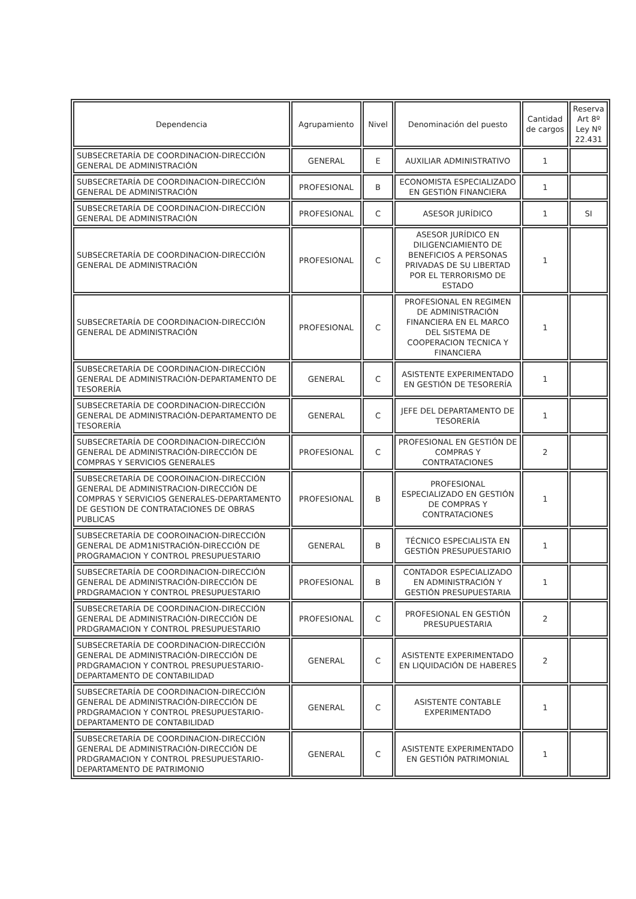| Dependencia | Agrupamiento | Nivel | Denominación del puesto | Cantidad de cargos | Reserva Art 8º Ley Nº 22.431 |
| --- | --- | --- | --- | --- | --- |
| SUBSECRETARÍA DE COORDINACION-DIRECCIÓN GENERAL DE ADMINISTRACIÓN | GENERAL | E | AUXILIAR ADMINISTRATIVO | 1 | |
| SUBSECRETARÍA DE COORDINACION-DIRECCIÓN GENERAL DE ADMINISTRACIÓN | PROFESIONAL | B | ECONOMISTA ESPECIALIZADO EN GESTIÓN FINANCIERA | 1 | |
| SUBSECRETARÍA DE COORDINACION-DIRECCIÓN GENERAL DE ADMINISTRACIÓN | PROFESIONAL | C | ASESOR JURÍDICO | 1 | SI |
| SUBSECRETARÍA DE COORDINACION-DIRECCIÓN GENERAL DE ADMINISTRACIÓN | PROFESIONAL | C | ASESOR JURÍDICO EN DILIGENCIAMIENTO DE BENEFICIOS A PERSONAS PRIVADAS DE SU LIBERTAD POR EL TERRORISMO DE ESTADO | 1 | |
| SUBSECRETARÍA DE COORDINACION-DIRECCIÓN GENERAL DE ADMINISTRACIÓN | PROFESIONAL | C | PROFESIONAL EN REGIMEN DE ADMINISTRACIÓN FINANCIERA EN EL MARCO DEL SISTEMA DE COOPERACION TECNICA Y FINANCIERA | 1 | |
| SUBSECRETARÍA DE COORDINACION-DIRECCIÓN GENERAL DE ADMINISTRACIÓN-DEPARTAMENTO DE TESORERÍA | GENERAL | C | ASISTENTE EXPERIMENTADO EN GESTIÓN DE TESORERÍA | 1 | |
| SUBSECRETARÍA DE COORDINACION-DIRECCIÓN GENERAL DE ADMINISTRACIÓN-DEPARTAMENTO DE TESORERÍA | GENERAL | C | JEFE DEL DEPARTAMENTO DE TESORERÍA | 1 | |
| SUBSECRETARÍA DE COORDINACION-DIRECCIÓN GENERAL DE ADMINISTRACIÓN-DIRECCIÓN DE COMPRAS Y SERVICIOS GENERALES | PROFESIONAL | C | PROFESIONAL EN GESTIÓN DE COMPRAS Y CONTRATACIONES | 2 | |
| SUBSECRETARÍA DE COOROINACION-DIRECCIÓN GENERAL DE ADMINISTRACION-DIRECCIÓN DE COMPRAS Y SERVICIOS GENERALES-DEPARTAMENTO DE GESTION DE CONTRATACIONES DE OBRAS PUBLICAS | PROFESIONAL | B | PROFESIONAL ESPECIALIZADO EN GESTIÓN DE COMPRAS Y CONTRATACIONES | 1 | |
| SUBSECRETARÍA DE COOROINACION-DIRECCIÓN GENERAL DE ADM1NISTRACIÓN-DIRECCIÓN DE PROGRAMACION Y CONTROL PRESUPUESTARIO | GENERAL | B | TÉCNICO ESPECIALISTA EN GESTIÓN PRESUPUESTARIO | 1 | |
| SUBSECRETARÍA DE COORDINACION-DIRECCIÓN GENERAL DE ADMINISTRACIÓN-DIRECCIÓN DE PRDGRAMACION Y CONTROL PRESUPUESTARIO | PROFESIONAL | B | CONTADOR ESPECIALIZADO EN ADMINISTRACIÓN Y GESTIÓN PRESUPUESTARIA | 1 | |
| SUBSECRETARÍA DE COORDINACION-DIRECCIÓN GENERAL DE ADMINISTRACIÓN-DIRECCIÓN DE PRDGRAMACION Y CONTROL PRESUPUESTARIO | PROFESIONAL | C | PROFESIONAL EN GESTIÓN PRESUPUESTARIA | 2 | |
| SUBSECRETARÍA DE COORDINACION-DIRECCIÓN GENERAL DE ADMINISTRACIÓN-DIRECCIÓN DE PRDGRAMACION Y CONTROL PRESUPUESTARIO-DEPARTAMENTO DE CONTABILIDAD | GENERAL | C | ASISTENTE EXPERIMENTADO EN LIQUIDACIÓN DE HABERES | 2 | |
| SUBSECRETARÍA DE COORDINACION-DIRECCIÓN GENERAL DE ADMINISTRACIÓN-DIRECCIÓN DE PRDGRAMACION Y CONTROL PRESUPUESTARIO-DEPARTAMENTO DE CONTABILIDAD | GENERAL | C | ASISTENTE CONTABLE EXPERIMENTADO | 1 | |
| SUBSECRETARÍA DE COORDINACION-DIRECCIÓN GENERAL DE ADMINISTRACIÓN-DIRECCIÓN DE PRDGRAMACION Y CONTROL PRESUPUESTARIO-DEPARTAMENTO DE PATRIMONIO | GENERAL | C | ASISTENTE EXPERIMENTADO EN GESTIÓN PATRIMONIAL | 1 | |